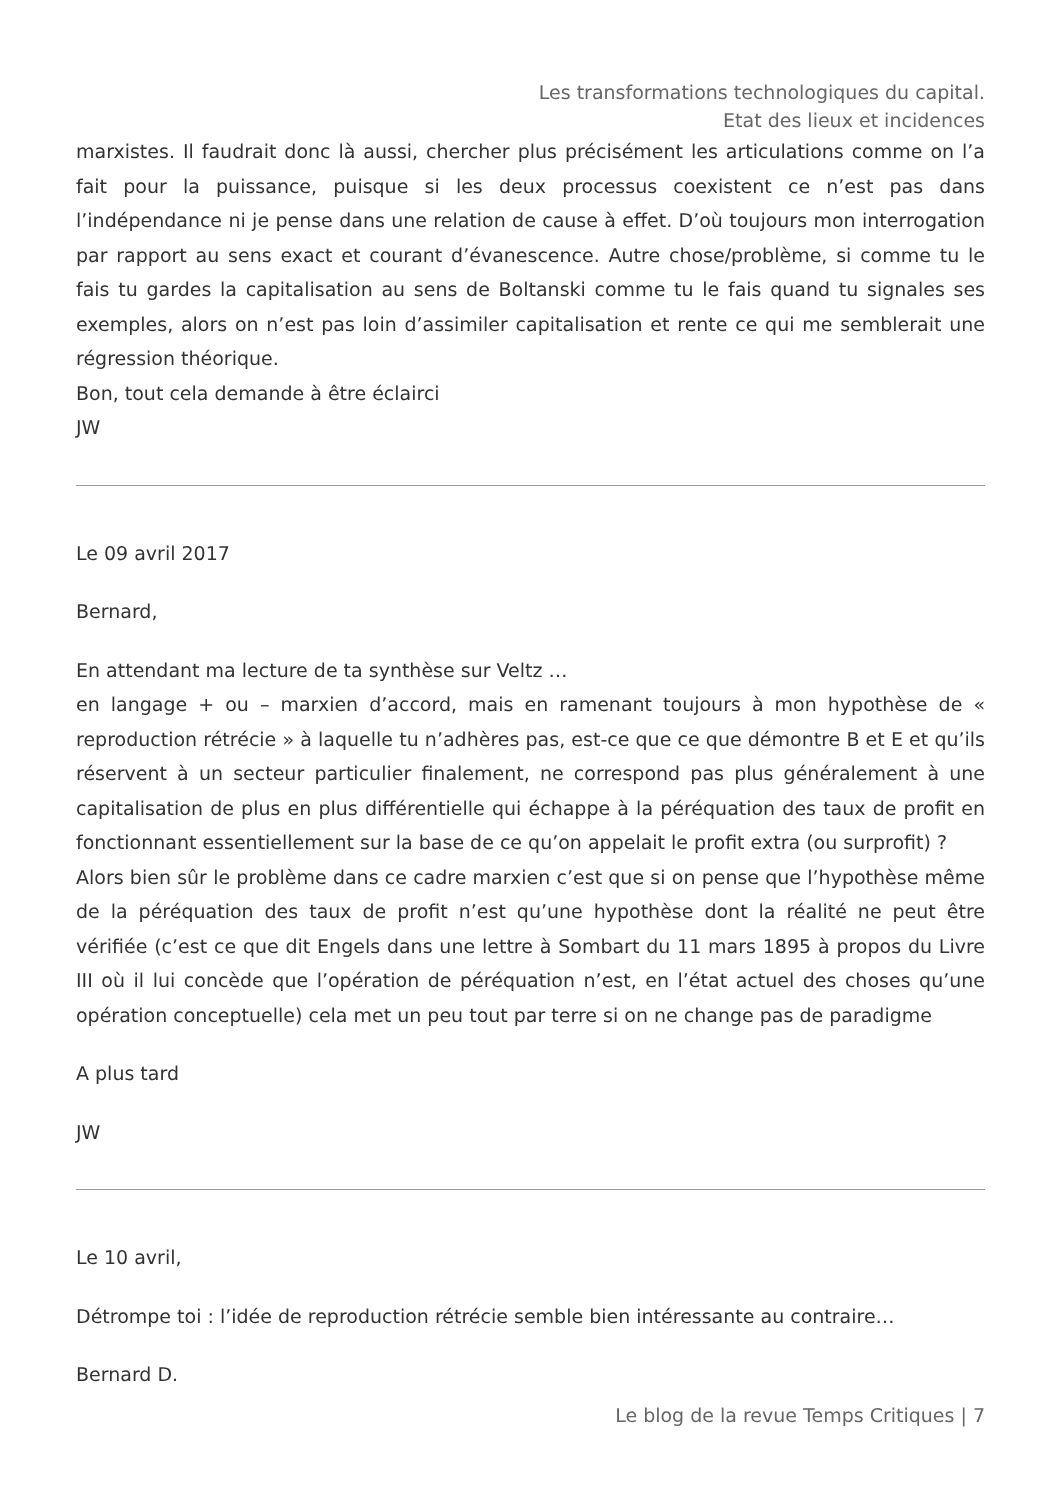Les transformations technologiques du capital. Etat des lieux et incidences
marxistes. Il faudrait donc là aussi, chercher plus précisément les articulations comme on l’a fait pour la puissance, puisque si les deux processus coexistent ce n’est pas dans l’indépendance ni je pense dans une relation de cause à effet. D’où toujours mon interrogation par rapport au sens exact et courant d’évanescence. Autre chose/problème, si comme tu le fais tu gardes la capitalisation au sens de Boltanski comme tu le fais quand tu signales ses exemples, alors on n’est pas loin d’assimiler capitalisation et rente ce qui me semblerait une régression théorique.
Bon, tout cela demande à être éclairci
JW
Le 09 avril 2017
Bernard,
En attendant ma lecture de ta synthèse sur Veltz …
en langage + ou – marxien d’accord, mais en ramenant toujours à mon hypothèse de « reproduction rétrécie » à laquelle tu n’adhères pas, est-ce que ce que démontre B et E et qu’ils réservent à un secteur particulier finalement, ne correspond pas plus généralement à une capitalisation de plus en plus différentielle qui échappe à la péréquation des taux de profit en fonctionnant essentiellement sur la base de ce qu’on appelait le profit extra (ou surprofit) ?
Alors bien sûr le problème dans ce cadre marxien c’est que si on pense que l’hypothèse même de la péréquation des taux de profit n’est qu’une hypothèse dont la réalité ne peut être vérifiée (c’est ce que dit Engels dans une lettre à Sombart du 11 mars 1895 à propos du Livre III où il lui concède que l’opération de péréquation n’est, en l’état actuel des choses qu’une opération conceptuelle) cela met un peu tout par terre si on ne change pas de paradigme
A plus tard
JW
Le 10 avril,
Détrompe toi : l’idée de reproduction rétrécie semble bien intéressante au contraire…
Bernard D.
Le blog de la revue Temps Critiques | 7